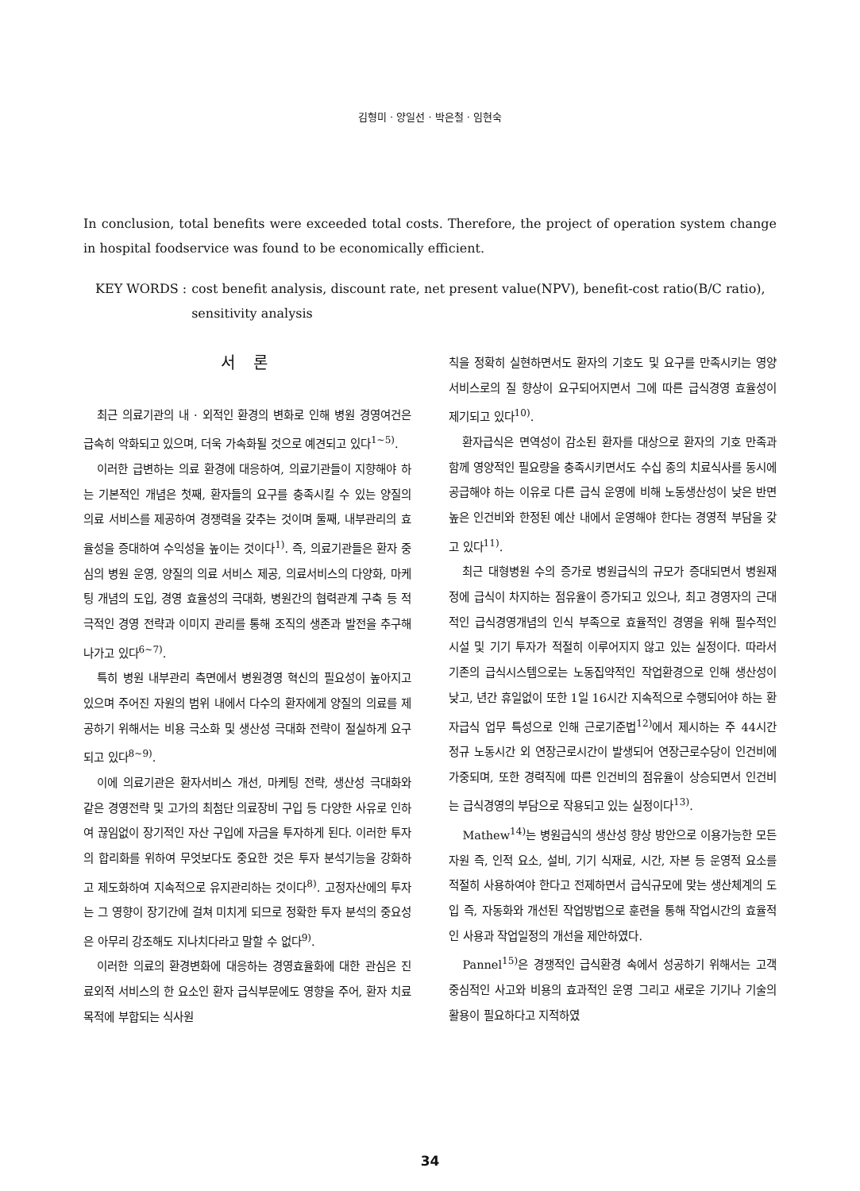김형미 · 양일선 · 박은철 · 임현숙
In conclusion, total benefits were exceeded total costs. Therefore, the project of operation system change in hospital foodservice was found to be economically efficient.
KEY WORDS : cost benefit analysis, discount rate, net present value(NPV), benefit-cost ratio(B/C ratio), sensitivity analysis
서 론
최근 의료기관의 내 · 외적인 환경의 변화로 인해 병원 경영여건은 급속히 악화되고 있으며, 더욱 가속화될 것으로 예견되고 있다<sup>1~5)</sup>.
이러한 급변하는 의료 환경에 대응하여, 의료기관들이 지향해야 하는 기본적인 개념은 첫째, 환자들의 요구를 충족시킬 수 있는 양질의 의료 서비스를 제공하여 경쟁력을 갖추는 것이며 둘째, 내부관리의 효율성을 증대하여 수익성을 높이는 것이다<sup>1)</sup>. 즉, 의료기관들은 환자 중심의 병원 운영, 양질의 의료 서비스 제공, 의료서비스의 다양화, 마케팅 개념의 도입, 경영 효율성의 극대화, 병원간의 협력관계 구축 등 적극적인 경영 전략과 이미지 관리를 통해 조직의 생존과 발전을 추구해 나가고 있다<sup>6~7)</sup>.
특히 병원 내부관리 측면에서 병원경영 혁신의 필요성이 높아지고 있으며 주어진 자원의 범위 내에서 다수의 환자에게 양질의 의료를 제공하기 위해서는 비용 극소화 및 생산성 극대화 전략이 절실하게 요구되고 있다<sup>8~9)</sup>.
이에 의료기관은 환자서비스 개선, 마케팅 전략, 생산성 극대화와 같은 경영전략 및 고가의 최첨단 의료장비 구입 등 다양한 사유로 인하여 끊임없이 장기적인 자산 구입에 자금을 투자하게 된다. 이러한 투자의 합리화를 위하여 무엇보다도 중요한 것은 투자 분석기능을 강화하고 제도화하여 지속적으로 유지관리하는 것이다<sup>8)</sup>. 고정자산에의 투자는 그 영향이 장기간에 걸쳐 미치게 되므로 정확한 투자 분석의 중요성은 아무리 강조해도 지나치다라고 말할 수 없다<sup>9)</sup>.
이러한 의료의 환경변화에 대응하는 경영효율화에 대한 관심은 진료외적 서비스의 한 요소인 환자 급식부문에도 영향을 주어, 환자 치료목적에 부합되는 식사원
칙을 정확히 실현하면서도 환자의 기호도 및 요구를 만족시키는 영양서비스로의 질 향상이 요구되어지면서 그에 따른 급식경영 효율성이 제기되고 있다<sup>10)</sup>.
환자급식은 면역성이 감소된 환자를 대상으로 환자의 기호 만족과 함께 영양적인 필요량을 충족시키면서도 수십 종의 치료식사를 동시에 공급해야 하는 이유로 다른 급식 운영에 비해 노동생산성이 낮은 반면 높은 인건비와 한정된 예산 내에서 운영해야 한다는 경영적 부담을 갖고 있다<sup>11)</sup>.
최근 대형병원 수의 증가로 병원급식의 규모가 증대되면서 병원재정에 급식이 차지하는 점유율이 증가되고 있으나, 최고 경영자의 근대적인 급식경영개념의 인식 부족으로 효율적인 경영을 위해 필수적인 시설 및 기기 투자가 적절히 이루어지지 않고 있는 실정이다. 따라서 기존의 급식시스템으로는 노동집약적인 작업환경으로 인해 생산성이 낮고, 년간 휴일없이 또한 1일 16시간 지속적으로 수행되어야 하는 환자급식 업무 특성으로 인해 근로기준법<sup>12)</sup>에서 제시하는 주 44시간 정규 노동시간 외 연장근로시간이 발생되어 연장근로수당이 인건비에 가중되며, 또한 경력직에 따른 인건비의 점유율이 상승되면서 인건비는 급식경영의 부담으로 작용되고 있는 실정이다<sup>13)</sup>.
Mathew<sup>14)</sup>는 병원급식의 생산성 향상 방안으로 이용가능한 모든 자원 즉, 인적 요소, 설비, 기기 식재료, 시간, 자본 등 운영적 요소를 적절히 사용하여야 한다고 전제하면서 급식규모에 맞는 생산체계의 도입 즉, 자동화와 개선된 작업방법으로 훈련을 통해 작업시간의 효율적인 사용과 작업일정의 개선을 제안하였다.
Pannel<sup>15)</sup>은 경쟁적인 급식환경 속에서 성공하기 위해서는 고객 중심적인 사고와 비용의 효과적인 운영 그리고 새로운 기기나 기술의 활용이 필요하다고 지적하였
34